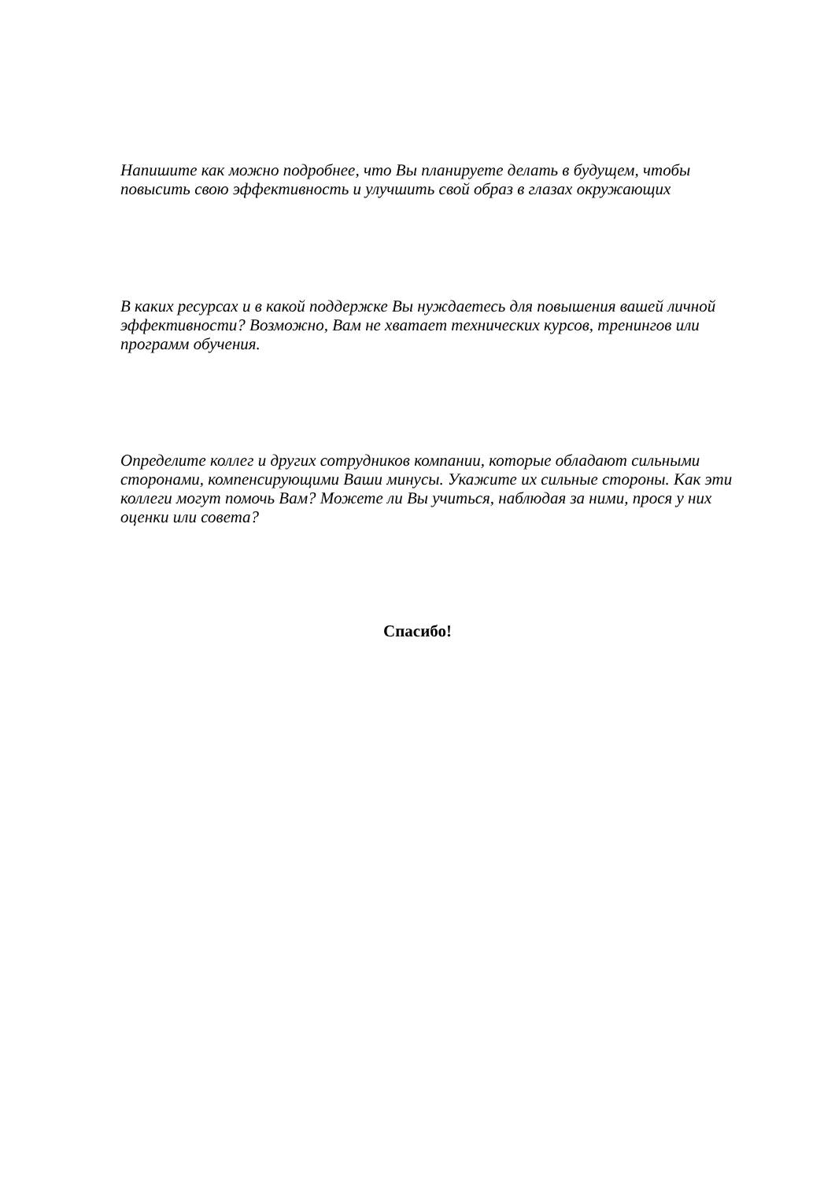Напишите как можно подробнее, что Вы планируете делать в будущем, чтобы повысить свою эффективность и улучшить свой образ в глазах окружающих
В каких ресурсах и в какой поддержке Вы нуждаетесь для повышения вашей личной эффективности? Возможно, Вам не хватает технических курсов, тренингов или программ обучения.
Определите коллег и других сотрудников компании, которые обладают сильными сторонами, компенсирующими Ваши минусы. Укажите их сильные стороны. Как эти коллеги могут помочь Вам? Можете ли Вы учиться, наблюдая за ними, прося у них оценки или совета?
Спасибо!